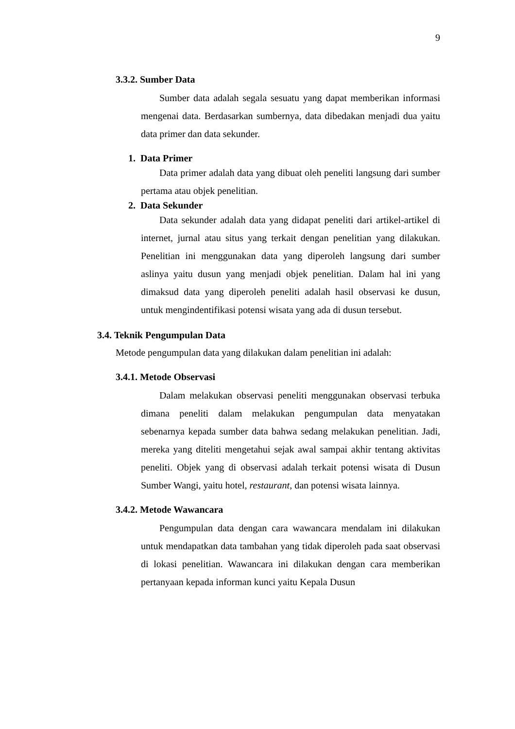9
3.3.2. Sumber Data
Sumber data adalah segala sesuatu yang dapat memberikan informasi mengenai data. Berdasarkan sumbernya, data dibedakan menjadi dua yaitu data primer dan data sekunder.
1. Data Primer
Data primer adalah data yang dibuat oleh peneliti langsung dari sumber pertama atau objek penelitian.
2. Data Sekunder
Data sekunder adalah data yang didapat peneliti dari artikel-artikel di internet, jurnal atau situs yang terkait dengan penelitian yang dilakukan. Penelitian ini menggunakan data yang diperoleh langsung dari sumber aslinya yaitu dusun yang menjadi objek penelitian. Dalam hal ini yang dimaksud data yang diperoleh peneliti adalah hasil observasi ke dusun, untuk mengindentifikasi potensi wisata yang ada di dusun tersebut.
3.4. Teknik Pengumpulan Data
Metode pengumpulan data yang dilakukan dalam penelitian ini adalah:
3.4.1. Metode Observasi
Dalam melakukan observasi peneliti menggunakan observasi terbuka dimana peneliti dalam melakukan pengumpulan data menyatakan sebenarnya kepada sumber data bahwa sedang melakukan penelitian. Jadi, mereka yang diteliti mengetahui sejak awal sampai akhir tentang aktivitas peneliti. Objek yang di observasi adalah terkait potensi wisata di Dusun Sumber Wangi, yaitu hotel, restaurant, dan potensi wisata lainnya.
3.4.2. Metode Wawancara
Pengumpulan data dengan cara wawancara mendalam ini dilakukan untuk mendapatkan data tambahan yang tidak diperoleh pada saat observasi di lokasi penelitian. Wawancara ini dilakukan dengan cara memberikan pertanyaan kepada informan kunci yaitu Kepala Dusun